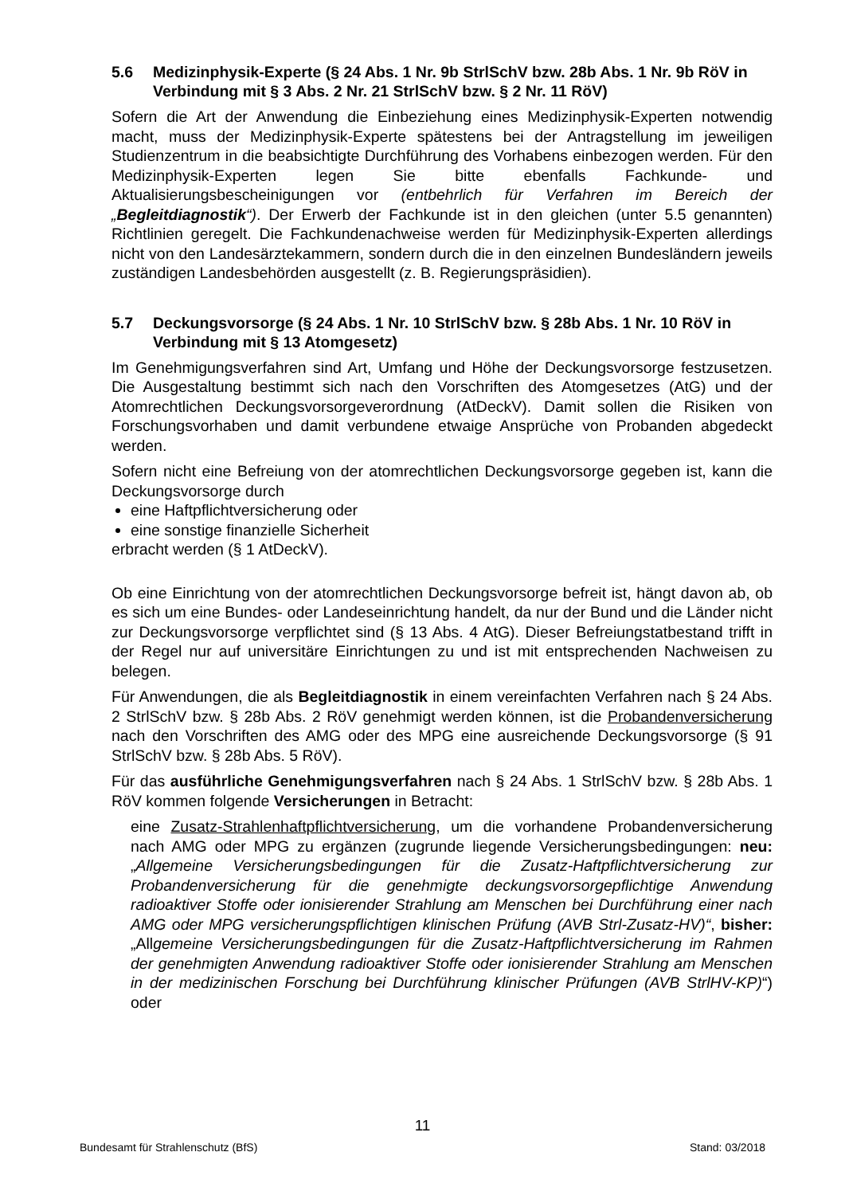5.6 Medizinphysik-Experte (§ 24 Abs. 1 Nr. 9b StrlSchV bzw. 28b Abs. 1 Nr. 9b RöV in Verbindung mit § 3 Abs. 2 Nr. 21 StrlSchV bzw. § 2 Nr. 11 RöV)
Sofern die Art der Anwendung die Einbeziehung eines Medizinphysik-Experten notwendig macht, muss der Medizinphysik-Experte spätestens bei der Antragstellung im jeweiligen Studienzentrum in die beabsichtigte Durchführung des Vorhabens einbezogen werden. Für den Medizinphysik-Experten legen Sie bitte ebenfalls Fachkunde- und Aktualisierungsbescheinigungen vor (entbehrlich für Verfahren im Bereich der „Begleitdiagnostik“). Der Erwerb der Fachkunde ist in den gleichen (unter 5.5 genannten) Richtlinien geregelt. Die Fachkundenachweise werden für Medizinphysik-Experten allerdings nicht von den Landesärztekammern, sondern durch die in den einzelnen Bundesländern jeweils zuständigen Landesbehörden ausgestellt (z. B. Regierungspräsidien).
5.7 Deckungsvorsorge (§ 24 Abs. 1 Nr. 10 StrlSchV bzw. § 28b Abs. 1 Nr. 10 RöV in Verbindung mit § 13 Atomgesetz)
Im Genehmigungsverfahren sind Art, Umfang und Höhe der Deckungsvorsorge festzusetzen. Die Ausgestaltung bestimmt sich nach den Vorschriften des Atomgesetzes (AtG) und der Atomrechtlichen Deckungsvorsorgeverordnung (AtDeckV). Damit sollen die Risiken von Forschungsvorhaben und damit verbundene etwaige Ansprüche von Probanden abgedeckt werden.
Sofern nicht eine Befreiung von der atomrechtlichen Deckungsvorsorge gegeben ist, kann die Deckungsvorsorge durch
eine Haftpflichtversicherung oder
eine sonstige finanzielle Sicherheit
erbracht werden (§ 1 AtDeckV).
Ob eine Einrichtung von der atomrechtlichen Deckungsvorsorge befreit ist, hängt davon ab, ob es sich um eine Bundes- oder Landeseinrichtung handelt, da nur der Bund und die Länder nicht zur Deckungsvorsorge verpflichtet sind (§ 13 Abs. 4 AtG). Dieser Befreiungstatbestand trifft in der Regel nur auf universitäre Einrichtungen zu und ist mit entsprechenden Nachweisen zu belegen.
Für Anwendungen, die als Begleitdiagnostik in einem vereinfachten Verfahren nach § 24 Abs. 2 StrlSchV bzw. § 28b Abs. 2 RöV genehmigt werden können, ist die Probandenversicherung nach den Vorschriften des AMG oder des MPG eine ausreichende Deckungsvorsorge (§ 91 StrlSchV bzw. § 28b Abs. 5 RöV).
Für das ausführliche Genehmigungsverfahren nach § 24 Abs. 1 StrlSchV bzw. § 28b Abs. 1 RöV kommen folgende Versicherungen in Betracht:
eine Zusatz-Strahlenhaftpflichtversicherung, um die vorhandene Probandenversicherung nach AMG oder MPG zu ergänzen (zugrunde liegende Versicherungsbedingungen: neu: „Allgemeine Versicherungsbedingungen für die Zusatz-Haftpflichtversicherung zur Probandenversicherung für die genehmigte deckungsvorsorgepflichtige Anwendung radioaktiver Stoffe oder ionisierender Strahlung am Menschen bei Durchführung einer nach AMG oder MPG versicherungspflichtigen klinischen Prüfung (AVB Strl-Zusatz-HV)“, bisher: „Allgemeine Versicherungsbedingungen für die Zusatz-Haftpflichtversicherung im Rahmen der genehmigten Anwendung radioaktiver Stoffe oder ionisierender Strahlung am Menschen in der medizinischen Forschung bei Durchführung klinischer Prüfungen (AVB StrlHV-KP)“) oder
11
Bundesamt für Strahlenschutz (BfS) Stand: 03/2018